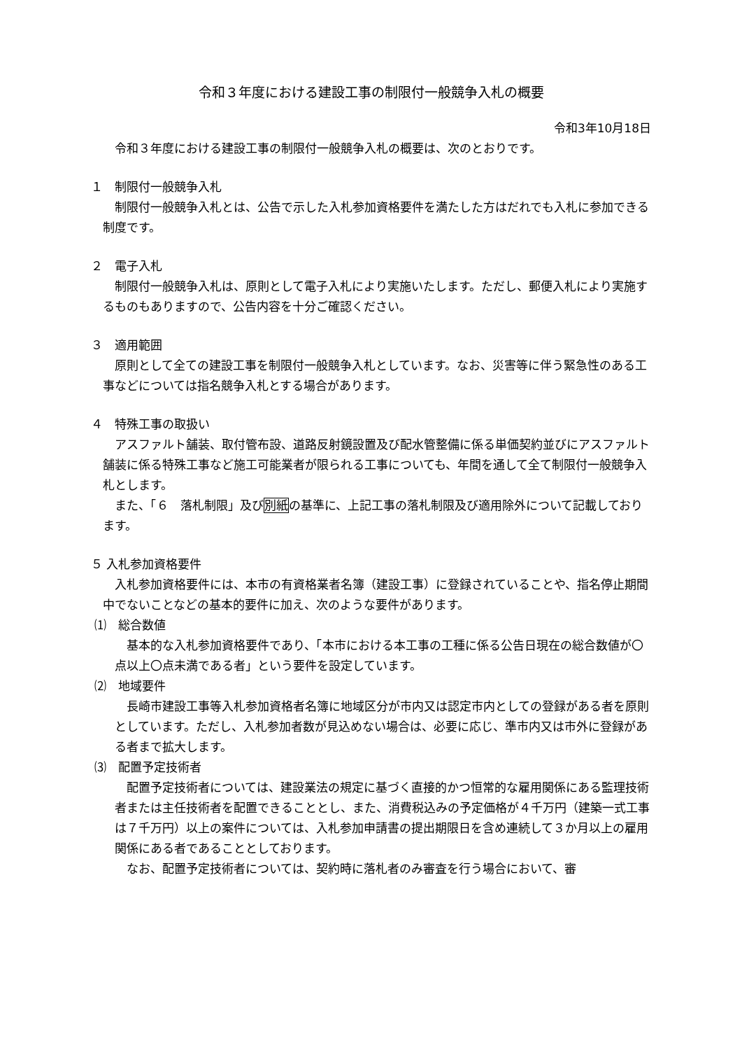令和３年度における建設工事の制限付一般競争入札の概要
令和3年10月18日
令和３年度における建設工事の制限付一般競争入札の概要は、次のとおりです。
１　制限付一般競争入札
制限付一般競争入札とは、公告で示した入札参加資格要件を満たした方はだれでも入札に参加できる制度です。
２　電子入札
制限付一般競争入札は、原則として電子入札により実施いたします。ただし、郵便入札により実施するものもありますので、公告内容を十分ご確認ください。
３　適用範囲
原則として全ての建設工事を制限付一般競争入札としています。なお、災害等に伴う緊急性のある工事などについては指名競争入札とする場合があります。
４　特殊工事の取扱い
アスファルト舗装、取付管布設、道路反射鏡設置及び配水管整備に係る単価契約並びにアスファルト舗装に係る特殊工事など施工可能業者が限られる工事についても、年間を通して全て制限付一般競争入札とします。
また、「６　落札制限」及び別紙の基準に、上記工事の落札制限及び適用除外について記載しております。
５ 入札参加資格要件
入札参加資格要件には、本市の有資格業者名簿（建設工事）に登録されていることや、指名停止期間中でないことなどの基本的要件に加え、次のような要件があります。
⑴　総合数値
基本的な入札参加資格要件であり、「本市における本工事の工種に係る公告日現在の総合数値が〇点以上〇点未満である者」という要件を設定しています。
⑵　地域要件
長崎市建設工事等入札参加資格者名簿に地域区分が市内又は認定市内としての登録がある者を原則としています。ただし、入札参加者数が見込めない場合は、必要に応じ、準市内又は市外に登録がある者まで拡大します。
⑶　配置予定技術者
配置予定技術者については、建設業法の規定に基づく直接的かつ恒常的な雇用関係にある監理技術者または主任技術者を配置できることとし、また、消費税込みの予定価格が４千万円（建築一式工事は７千万円）以上の案件については、入札参加申請書の提出期限日を含め連続して３か月以上の雇用関係にある者であることとしております。
なお、配置予定技術者については、契約時に落札者のみ審査を行う場合において、審